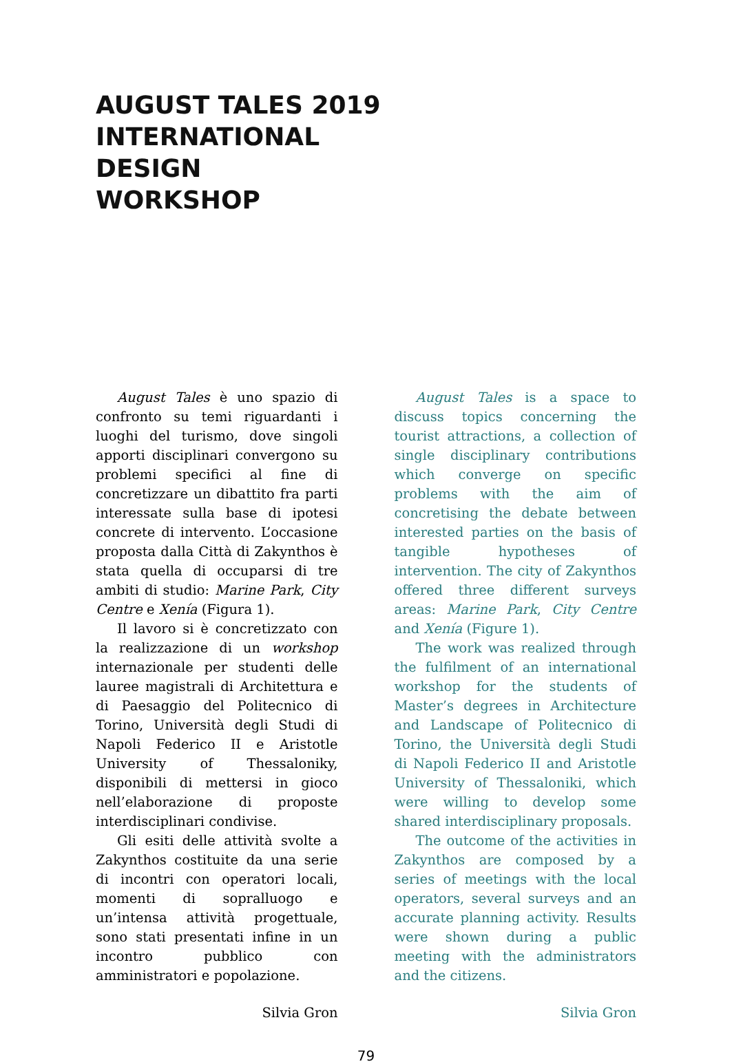AUGUST TALES 2019
INTERNATIONAL
DESIGN
WORKSHOP
August Tales è uno spazio di confronto su temi riguardanti i luoghi del turismo, dove singoli apporti disciplinari convergono su problemi specifici al fine di concretizzare un dibattito fra parti interessate sulla base di ipotesi concrete di intervento. L’occasione proposta dalla Città di Zakynthos è stata quella di occuparsi di tre ambiti di studio: Marine Park, City Centre e Xenía (Figura 1).
Il lavoro si è concretizzato con la realizzazione di un workshop internazionale per studenti delle lauree magistrali di Architettura e di Paesaggio del Politecnico di Torino, Università degli Studi di Napoli Federico II e Aristotle University of Thessaloniky, disponibili di mettersi in gioco nell’elaborazione di proposte interdisciplinari condivise.
Gli esiti delle attività svolte a Zakynthos costituite da una serie di incontri con operatori locali, momenti di sopralluogo e un’intensa attività progettuale, sono stati presentati infine in un incontro pubblico con amministratori e popolazione.
Silvia Gron
August Tales is a space to discuss topics concerning the tourist attractions, a collection of single disciplinary contributions which converge on specific problems with the aim of concretising the debate between interested parties on the basis of tangible hypotheses of intervention. The city of Zakynthos offered three different surveys areas: Marine Park, City Centre and Xenía (Figure 1).
The work was realized through the fulfilment of an international workshop for the students of Master’s degrees in Architecture and Landscape of Politecnico di Torino, the Università degli Studi di Napoli Federico II and Aristotle University of Thessaloniki, which were willing to develop some shared interdisciplinary proposals.
The outcome of the activities in Zakynthos are composed by a series of meetings with the local operators, several surveys and an accurate planning activity. Results were shown during a public meeting with the administrators and the citizens.
Silvia Gron
79